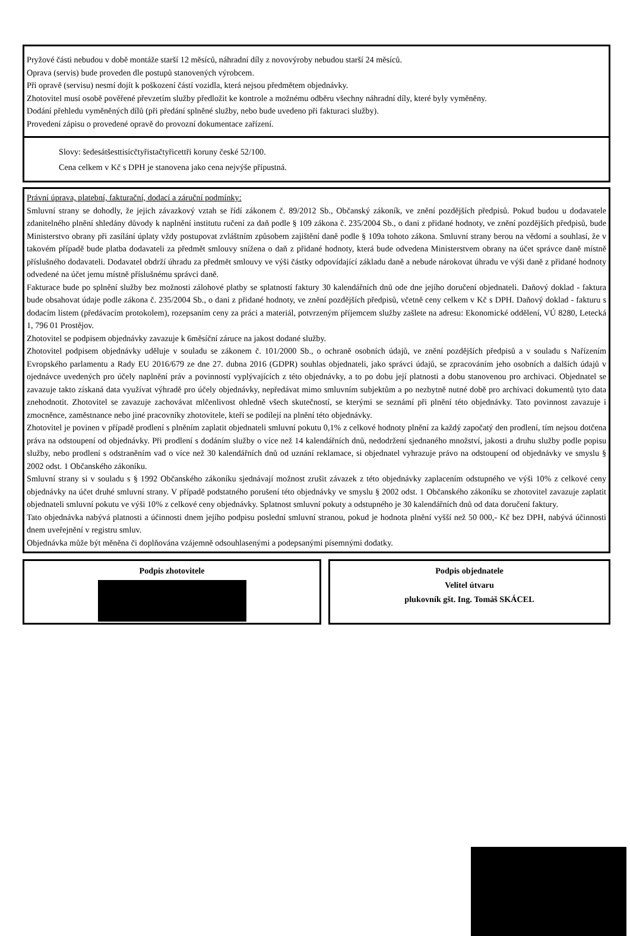Pryžové části nebudou v době montáže starší 12 měsíců, náhradní díly z novovýroby nebudou starší 24 měsíců.
Oprava (servis) bude proveden dle postupů stanovených výrobcem.
Při opravě (servisu) nesmí dojít k poškození částí vozidla, která nejsou předmětem objednávky.
Zhotovitel musí osobě pověřené převzetím služby předložit ke kontrole a možnému odběru všechny náhradní díly, které byly vyměněny.
Dodání přehledu vyměněných dílů (při předání splněné služby, nebo bude uvedeno při fakturaci služby).
Provedení zápisu o provedené opravě do provozní dokumentace zařízení.
Slovy: šedesátšesttisícčtyřistačtyřicettři koruny české 52/100.
Cena celkem v Kč s DPH je stanovena jako cena nejvýše přípustná.
Právní úprava, platební, fakturační, dodací a záruční podmínky:
Smluvní strany se dohodly, že jejich závazkový vztah se řídí zákonem č. 89/2012 Sb., Občanský zákoník, ve znění pozdějších předpisů. Pokud budou u dodavatele zdanitelného plnění shledány důvody k naplnění institutu ručení za daň podle § 109 zákona č. 235/2004 Sb., o dani z přidané hodnoty, ve znění pozdějších předpisů, bude Ministerstvo obrany při zasílání úplaty vždy postupovat zvláštním způsobem zajištění daně podle § 109a tohoto zákona. Smluvní strany berou na vědomí a souhlasí, že v takovém případě bude platba dodavateli za předmět smlouvy snížena o daň z přidané hodnoty, která bude odvedena Ministerstvem obrany na účet správce daně místně příslušného dodavateli. Dodavatel obdrží úhradu za předmět smlouvy ve výši částky odpovídající základu daně a nebude nárokovat úhradu ve výši daně z přidané hodnoty odvedené na účet jemu místně příslušnému správci daně.
Fakturace bude po splnění služby bez možnosti zálohové platby se splatností faktury 30 kalendářních dnů ode dne jejího doručení objednateli. Daňový doklad - faktura bude obsahovat údaje podle zákona č. 235/2004 Sb., o dani z přidané hodnoty, ve znění pozdějších předpisů, včetně ceny celkem v Kč s DPH. Daňový doklad - fakturu s dodacím listem (předávacím protokolem), rozepsaním ceny za práci a materiál, potvrzeným příjemcem služby zašlete na adresu: Ekonomické oddělení, VÚ 8280, Letecká 1, 796 01 Prostějov.
Zhotovitel se podpisem objednávky zavazuje k 6měsíční záruce na jakost dodané služby.
Zhotovitel podpisem objednávky uděluje v souladu se zákonem č. 101/2000 Sb., o ochraně osobních údajů, ve znění pozdějších předpisů a v souladu s Nařízením Evropského parlamentu a Rady EU 2016/679 ze dne 27. dubna 2016 (GDPR) souhlas objednateli, jako správci údajů, se zpracováním jeho osobních a dalších údajů v ojednávce uvedených pro účely naplnění práv a povinností vyplývajících z této objednávky, a to po dobu její platnosti a dobu stanovenou pro archivaci. Objednatel se zavazuje takto získaná data využívat výhradě pro účely objednávky, nepředávat mimo smluvním subjektům a po nezbytně nutné době pro archivaci dokumentů tyto data znehodnotit. Zhotovitel se zavazuje zachovávat mlčenlivost ohledně všech skutečností, se kterými se seznámí při plnění této objednávky. Tato povinnost zavazuje i zmocněnce, zaměstnance nebo jiné pracovníky zhotovitele, kteří se podílejí na plnění této objednávky.
Zhotovitel je povinen v případě prodlení s plněním zaplatit objednateli smluvní pokutu 0,1% z celkové hodnoty plnění za každý započatý den prodlení, tím nejsou dotčena práva na odstoupení od objednávky. Při prodlení s dodáním služby o více než 14 kalendářních dnů, nedodržení sjednaného množství, jakosti a druhu služby podle popisu služby, nebo prodlení s odstraněním vad o více než 30 kalendářních dnů od uznání reklamace, si objednatel vyhrazuje právo na odstoupení od objednávky ve smyslu § 2002 odst. 1 Občanského zákoníku.
Smluvní strany si v souladu s § 1992 Občanského zákoníku sjednávají možnost zrušit závazek z této objednávky zaplacením odstupného ve výši 10% z celkové ceny objednávky na účet druhé smluvní strany. V případě podstatného porušení této objednávky ve smyslu § 2002 odst. 1 Občanského zákoníku se zhotovitel zavazuje zaplatit objednateli smluvní pokutu ve výši 10% z celkové ceny objednávky. Splatnost smluvní pokuty a odstupného je 30 kalendářních dnů od data doručení faktury.
Tato objednávka nabývá platnosti a účinnosti dnem jejího podpisu poslední smluvní stranou, pokud je hodnota plnění vyšší než 50 000,- Kč bez DPH, nabývá účinnosti dnem uveřejnění v registru smluv.
Objednávka může být měněna či doplňována vzájemně odsouhlasenými a podepsanými písemnými dodatky.
Podpis zhotovitele Podpis objednatele
Velitel útvaru
plukovník gšt. Ing. Tomáš SKÁCEL